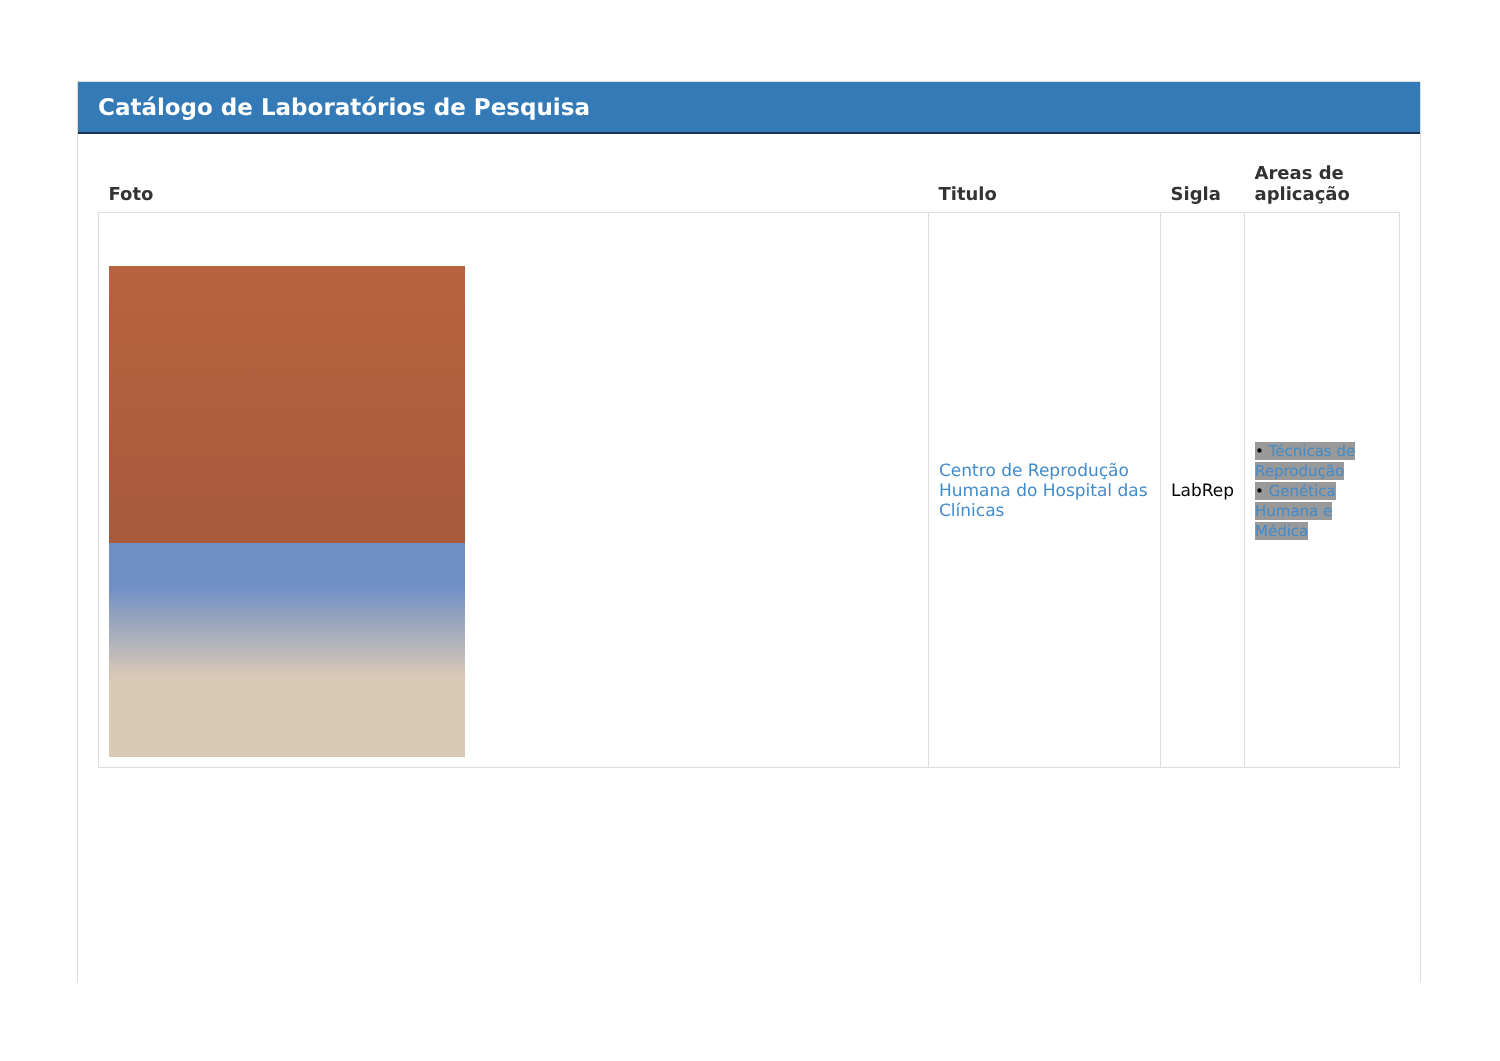Catálogo de Laboratórios de Pesquisa
| Foto | Titulo | Sigla | Areas de aplicação |
| --- | --- | --- | --- |
| | Centro de Reprodução Humana do Hospital das Clínicas | LabRep | • Técnicas de Reprodução • Genética Humana e Médica |